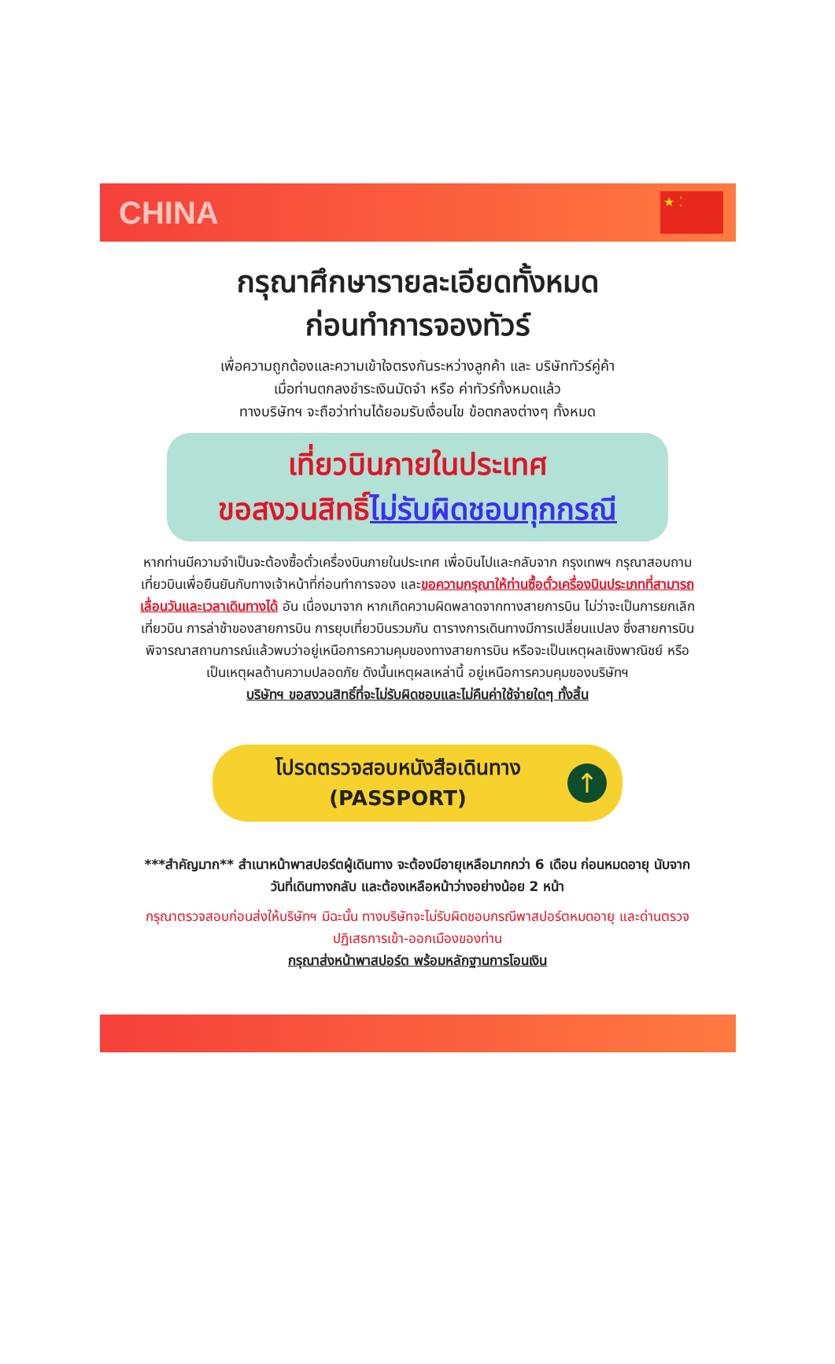CHINA
★ ⁚
กรุณาศึกษารายละเอียดทั้งหมด
ก่อนทำการจองทัวร์
เพื่อความถูกต้องและความเข้าใจตรงกันระหว่างลูกค้า และ บริษัททัวร์คู่ค้า
เมื่อท่านตกลงชำระเงินมัดจำ หรือ ค่าทัวร์ทั้งหมดแล้ว
ทางบริษัทฯ จะถือว่าท่านได้ยอมรับเงื่อนไข ข้อตกลงต่างๆ ทั้งหมด
เที่ยวบินภายในประเทศ
ขอสงวนสิทธิ์ไม่รับผิดชอบทุกกรณี
หากท่านมีความจำเป็นจะต้องซื้อตั๋วเครื่องบินภายในประเทศ เพื่อบินไปและกลับจาก กรุงเทพฯ กรุณาสอบถามเที่ยวบินเพื่อยืนยันกับทางเจ้าหน้าที่ก่อนทำการจอง และขอความกรุณาให้ท่านซื้อตั๋วเครื่องบินประเภทที่สามารถเลื่อนวันและเวลาเดินทางได้ อัน เนื่องมาจาก หากเกิดความผิดพลาดจากทางสายการบิน ไม่ว่าจะเป็นการยกเลิกเที่ยวบิน การล่าช้าของสายการบิน การยุบเที่ยวบินรวมกัน ตารางการเดินทางมีการเปลี่ยนแปลง ซึ่งสายการบินพิจารณาสถานการณ์แล้วพบว่าอยู่เหนือการความคุมของทางสายการบิน หรือจะเป็นเหตุผลเชิงพาณิชย์ หรือเป็นเหตุผลด้านความปลอดภัย ดังนั้นเหตุผลเหล่านี้ อยู่เหนือการควบคุมของบริษัทฯ
บริษัทฯ ขอสงวนสิทธิ์ที่จะไม่รับผิดชอบและไม่คืนค่าใช้จ่ายใดๆ ทั้งสิ้น
โปรดตรวจสอบหนังสือเดินทาง
(PASSPORT)
↑
***สำคัญมาก** สำเนาหน้าพาสปอร์ตผู้เดินทาง จะต้องมีอายุเหลือมากกว่า 6 เดือน ก่อนหมดอายุ นับจากวันที่เดินทางกลับ และต้องเหลือหน้าว่างอย่างน้อย 2 หน้า
กรุณาตรวจสอบก่อนส่งให้บริษัทฯ มิฉะนั้น ทางบริษัทจะไม่รับผิดชอบกรณีพาสปอร์ตหมดอายุ และด่านตรวจปฏิเสธการเข้า-ออกเมืองของท่าน
กรุณาส่งหน้าพาสปอร์ต พร้อมหลักฐานการโอนเงิน